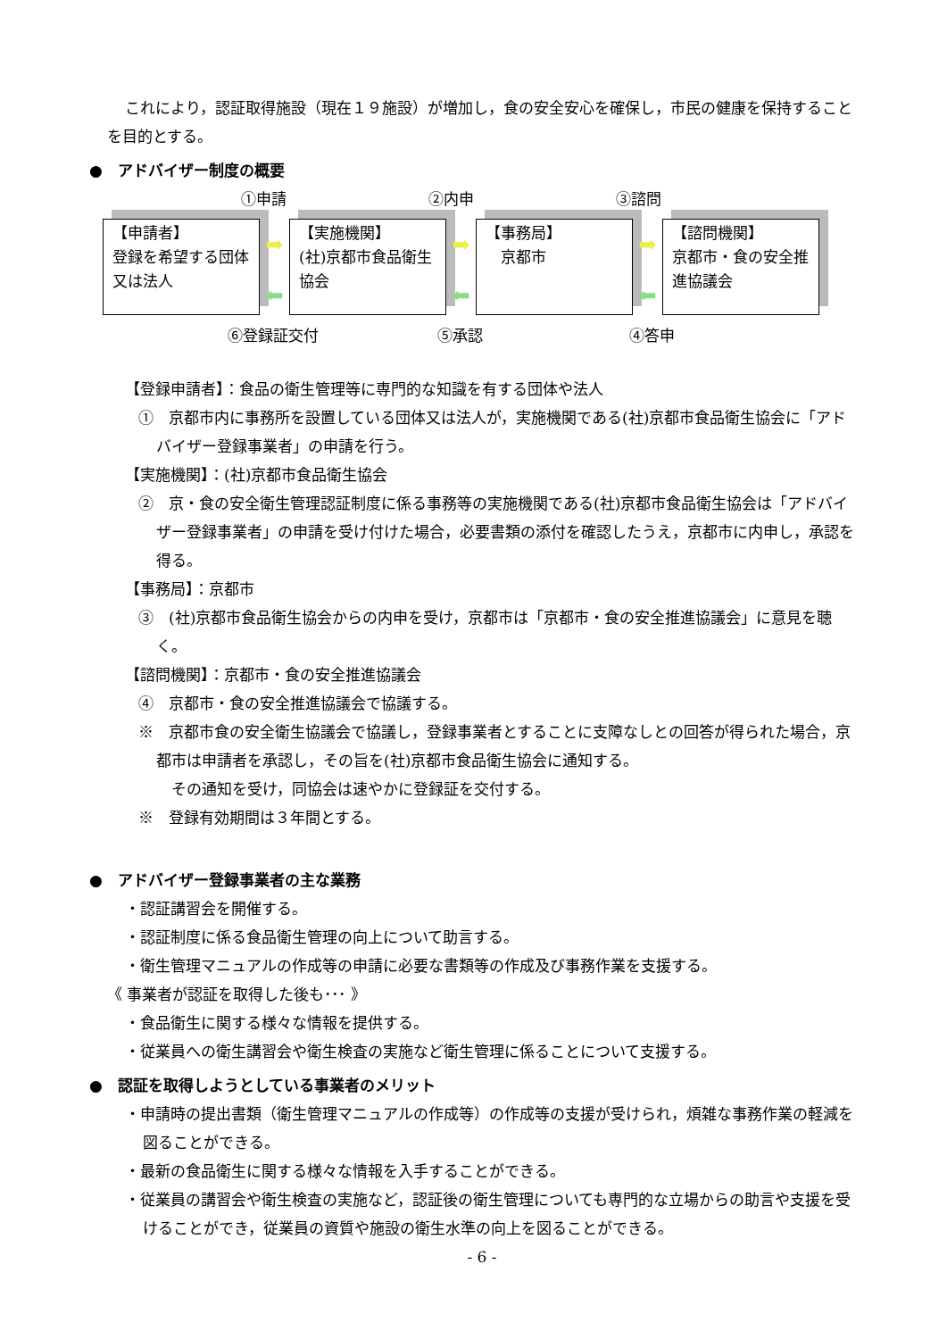これにより，認証取得施設（現在１９施設）が増加し，食の安全安心を確保し，市民の健康を保持することを目的とする。
●　アドバイザー制度の概要
①申請 ②内申 ③諮問
【申請者】
登録を希望する団体又は法人
➡
⬅
【実施機関】
(社)京都市食品衛生協会
➡
⬅
【事務局】
　京都市
➡
⬅
【諮問機関】
京都市・食の安全推進協議会
⑥登録証交付 ⑤承認 ④答申
【登録申請者】：食品の衛生管理等に専門的な知識を有する団体や法人
①　京都市内に事務所を設置している団体又は法人が，実施機関である(社)京都市食品衛生協会に「アドバイザー登録事業者」の申請を行う。
【実施機関】：(社)京都市食品衛生協会
②　京・食の安全衛生管理認証制度に係る事務等の実施機関である(社)京都市食品衛生協会は「アドバイザー登録事業者」の申請を受け付けた場合，必要書類の添付を確認したうえ，京都市に内申し，承認を得る。
【事務局】：京都市
③　(社)京都市食品衛生協会からの内申を受け，京都市は「京都市・食の安全推進協議会」に意見を聴く。
【諮問機関】：京都市・食の安全推進協議会
④　京都市・食の安全推進協議会で協議する。
※　京都市食の安全衛生協議会で協議し，登録事業者とすることに支障なしとの回答が得られた場合，京都市は申請者を承認し，その旨を(社)京都市食品衛生協会に通知する。
　その通知を受け，同協会は速やかに登録証を交付する。
※　登録有効期間は３年間とする。
●　アドバイザー登録事業者の主な業務
・認証講習会を開催する。
・認証制度に係る食品衛生管理の向上について助言する。
・衛生管理マニュアルの作成等の申請に必要な書類等の作成及び事務作業を支援する。
《 事業者が認証を取得した後も･･･ 》
・食品衛生に関する様々な情報を提供する。
・従業員への衛生講習会や衛生検査の実施など衛生管理に係ることについて支援する。
●　認証を取得しようとしている事業者のメリット
・申請時の提出書類（衛生管理マニュアルの作成等）の作成等の支援が受けられ，煩雑な事務作業の軽減を図ることができる。
・最新の食品衛生に関する様々な情報を入手することができる。
・従業員の講習会や衛生検査の実施など，認証後の衛生管理についても専門的な立場からの助言や支援を受けることができ，従業員の資質や施設の衛生水準の向上を図ることができる。
- 6 -